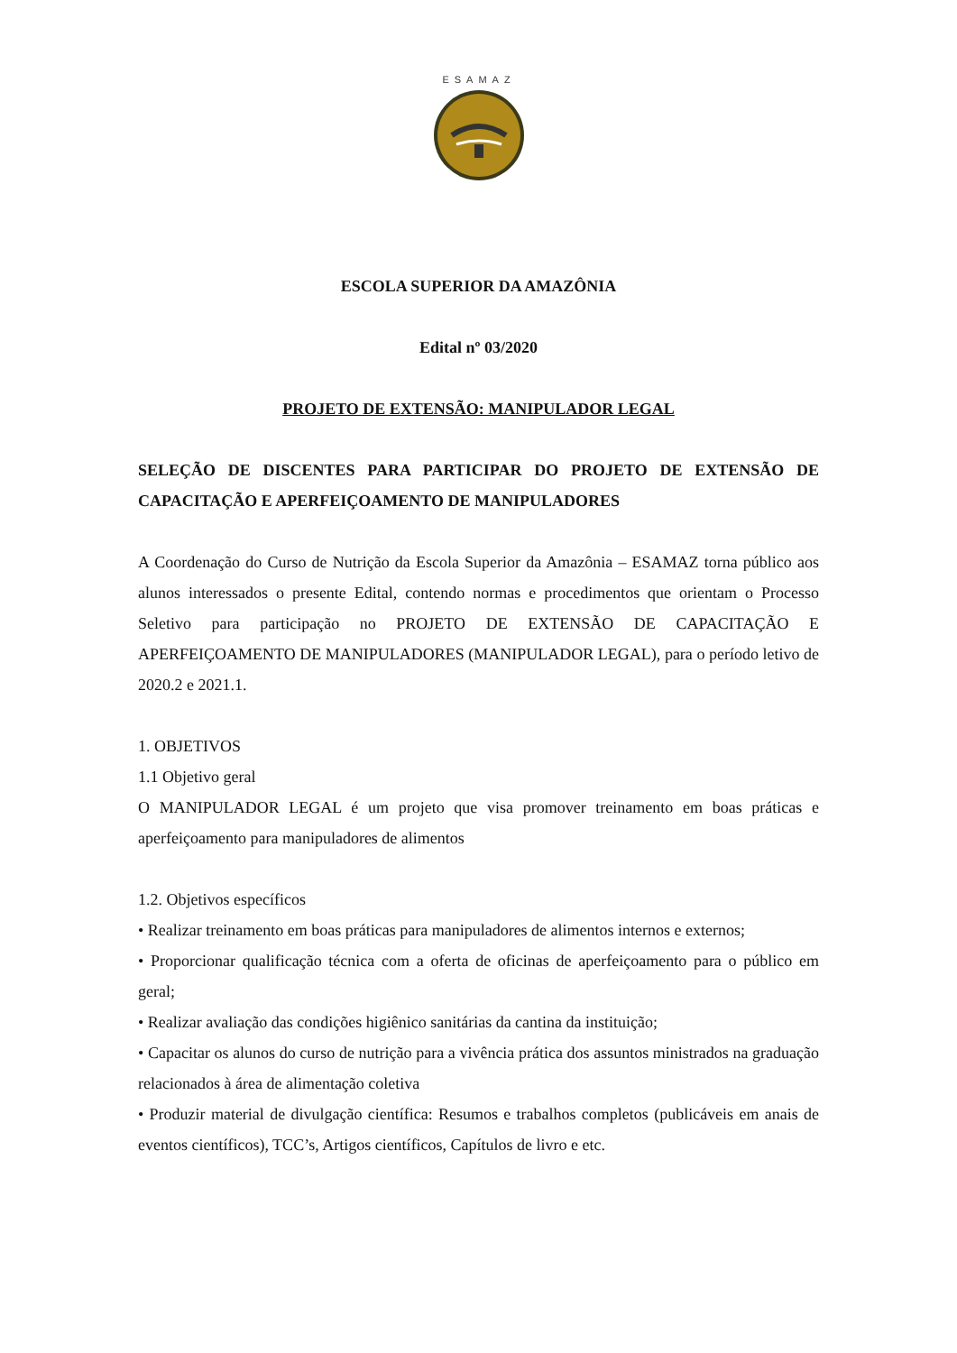ESAMAZ
ESCOLA SUPERIOR DA AMAZÔNIA
Edital nº 03/2020
PROJETO DE EXTENSÃO: MANIPULADOR LEGAL
SELEÇÃO DE DISCENTES PARA PARTICIPAR DO PROJETO DE EXTENSÃO DE CAPACITAÇÃO E APERFEIÇOAMENTO DE MANIPULADORES
A Coordenação do Curso de Nutrição da Escola Superior da Amazônia – ESAMAZ torna público aos alunos interessados o presente Edital, contendo normas e procedimentos que orientam o Processo Seletivo para participação no PROJETO DE EXTENSÃO DE CAPACITAÇÃO E APERFEIÇOAMENTO DE MANIPULADORES (MANIPULADOR LEGAL), para o período letivo de 2020.2 e 2021.1.
1. OBJETIVOS
1.1 Objetivo geral
O MANIPULADOR LEGAL é um projeto que visa promover treinamento em boas práticas e aperfeiçoamento para manipuladores de alimentos
1.2. Objetivos específicos
• Realizar treinamento em boas práticas para manipuladores de alimentos internos e externos;
• Proporcionar qualificação técnica com a oferta de oficinas de aperfeiçoamento para o público em geral;
• Realizar avaliação das condições higiênico sanitárias da cantina da instituição;
• Capacitar os alunos do curso de nutrição para a vivência prática dos assuntos ministrados na graduação relacionados à área de alimentação coletiva
• Produzir material de divulgação científica: Resumos e trabalhos completos (publicáveis em anais de eventos científicos), TCC’s, Artigos científicos, Capítulos de livro e etc.